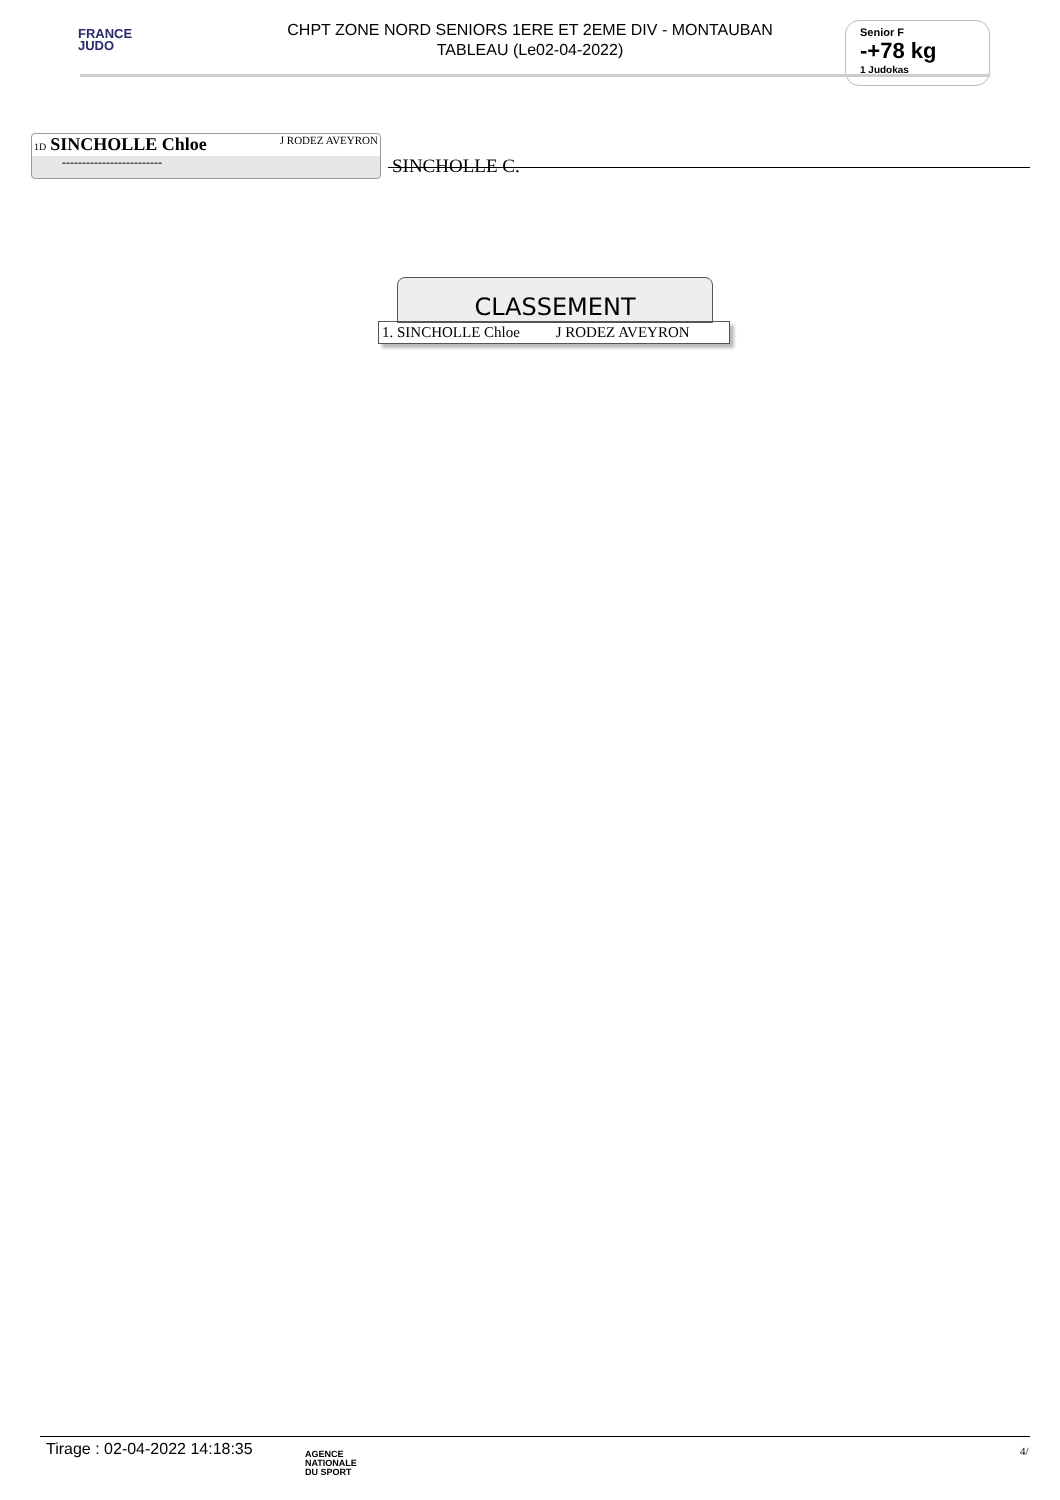FRANCE
JUDO
CHPT ZONE NORD SENIORS 1ERE ET 2EME DIV - MONTAUBAN
TABLEAU (Le02-04-2022)
Senior F
-+78 kg
1 Judokas
1D SINCHOLLE Chloe J RODEZ AVEYRON
-------------------------
SINCHOLLE C.
CLASSEMENT
1. SINCHOLLE Chloe J RODEZ AVEYRON
Tirage : 02-04-2022 14:18:35
AGENCE
NATIONALE
DU SPORT
4/